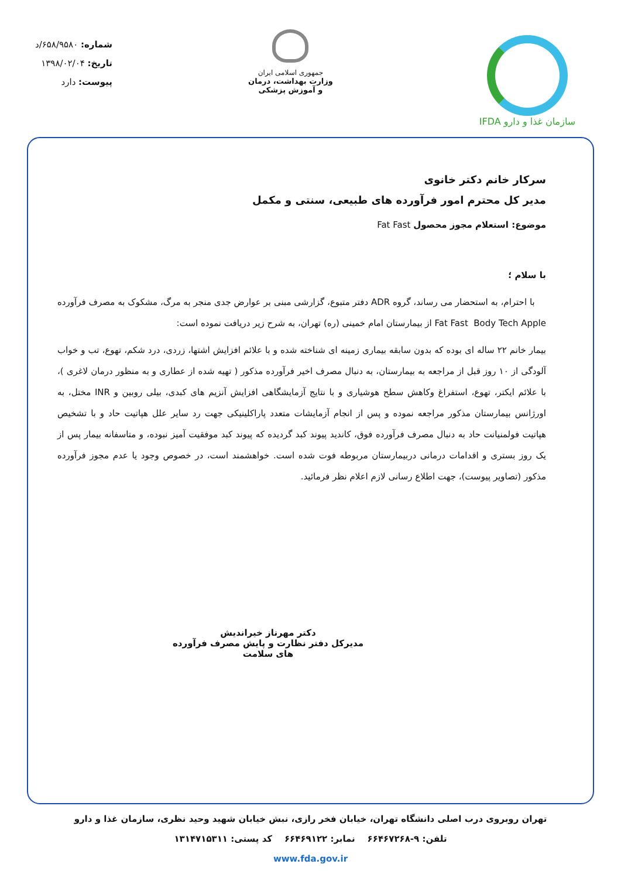سازمان غذا و دارو IFDA
جمهوری اسلامی ایران
وزارت بهداشت، درمان
و آموزش پزشکی
شماره: ۶۵۸/۹۵۸۰/د
تاریخ: ۱۳۹۸/۰۲/۰۴
پیوست: دارد
سرکار خانم دکتر خانوی
مدیر کل محترم امور فرآورده های طبیعی، سنتی و مکمل
موضوع: استعلام مجوز محصول Fat Fast
با سلام ؛
با احترام، به استحضار می رساند، گروه ADR دفتر متبوع، گزارشی مبنی بر عوارض جدی منجر به مرگ، مشکوک به مصرف فرآورده Fat Fast Body Tech Apple از بیمارستان امام خمینی (ره) تهران، به شرح زیر دریافت نموده است:
بیمار خانم ۲۲ ساله ای بوده که بدون سابقه بیماری زمینه ای شناخته شده و با علائم افزایش اشتها، زردی، درد شکم، تهوع، تب و خواب آلودگی از ۱۰ روز قبل از مراجعه به بیمارستان، به دنبال مصرف اخیر فرآورده مذکور ( تهیه شده از عطاری و به منظور درمان لاغری )، با علائم ایکتر، تهوع، استفراغ وکاهش سطح هوشیاری و با نتایج آزمایشگاهی افزایش آنزیم های کبدی، بیلی روبین و INR مختل، به اورژانس بیمارستان مذکور مراجعه نموده و پس از انجام آزمایشات متعدد پاراکلینیکی جهت رد سایر علل هپاتیت حاد و با تشخیص هپاتیت فولمنیانت حاد به دنبال مصرف فرآورده فوق، کاندید پیوند کبد گردیده که پیوند کبد موفقیت آمیز نبوده، و متاسفانه بیمار پس از یک روز بستری و اقدامات درمانی دربیمارستان مربوطه فوت شده است. خواهشمند است، در خصوص وجود یا عدم مجوز فرآورده مذکور (تصاویر پیوست)، جهت اطلاع رسانی لازم اعلام نظر فرمائید.
دکتر مهرناز خیراندیش
مدیرکل دفتر نظارت و پایش مصرف فرآورده های سلامت
تهران روبروی درب اصلی دانشگاه تهران، خیابان فخر رازی، نبش خیابان شهید وحید نظری، سازمان غذا و دارو
تلفن: ۹-۶۶۴۶۷۲۶۸ نمابر: ۶۶۴۶۹۱۲۲ کد پستی: ۱۳۱۴۷۱۵۳۱۱
www.fda.gov.ir